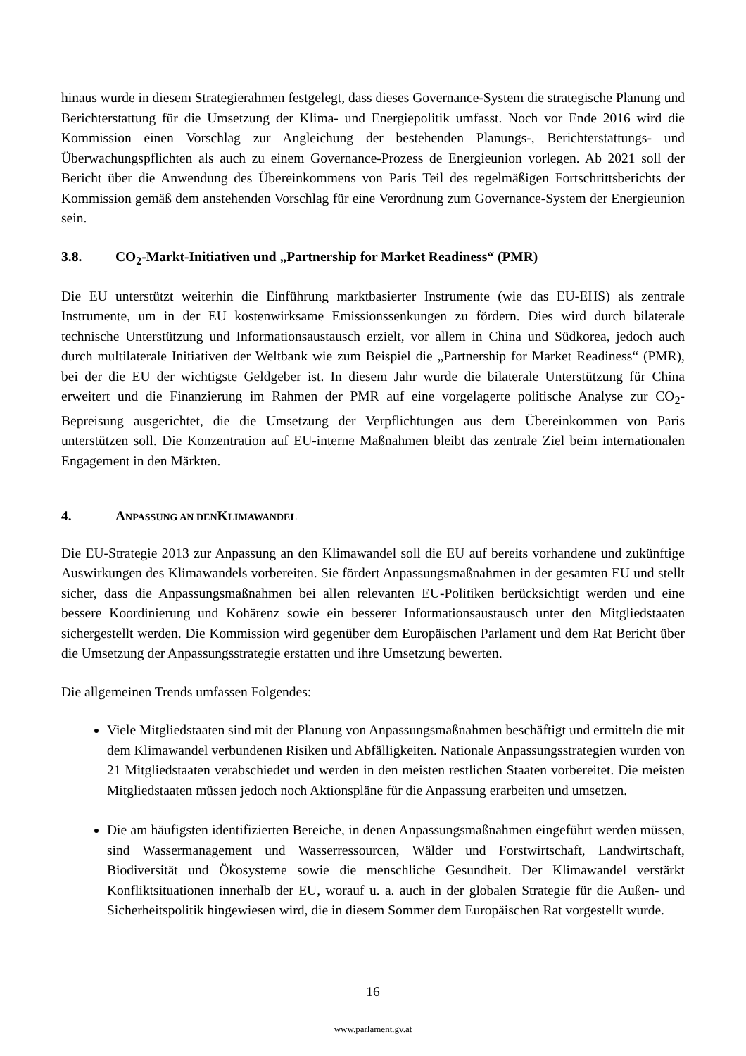hinaus wurde in diesem Strategierahmen festgelegt, dass dieses Governance-System die strategische Planung und Berichterstattung für die Umsetzung der Klima- und Energiepolitik umfasst. Noch vor Ende 2016 wird die Kommission einen Vorschlag zur Angleichung der bestehenden Planungs-, Berichterstattungs- und Überwachungspflichten als auch zu einem Governance-Prozess de Energieunion vorlegen. Ab 2021 soll der Bericht über die Anwendung des Übereinkommens von Paris Teil des regelmäßigen Fortschrittsberichts der Kommission gemäß dem anstehenden Vorschlag für eine Verordnung zum Governance-System der Energieunion sein.
3.8. CO<sub>2</sub>-Markt-Initiativen und „Partnership for Market Readiness“ (PMR)
Die EU unterstützt weiterhin die Einführung marktbasierter Instrumente (wie das EU-EHS) als zentrale Instrumente, um in der EU kostenwirksame Emissionssenkungen zu fördern. Dies wird durch bilaterale technische Unterstützung und Informationsaustausch erzielt, vor allem in China und Südkorea, jedoch auch durch multilaterale Initiativen der Weltbank wie zum Beispiel die „Partnership for Market Readiness“ (PMR), bei der die EU der wichtigste Geldgeber ist. In diesem Jahr wurde die bilaterale Unterstützung für China erweitert und die Finanzierung im Rahmen der PMR auf eine vorgelagerte politische Analyse zur CO<sub>2</sub>-Bepreisung ausgerichtet, die die Umsetzung der Verpflichtungen aus dem Übereinkommen von Paris unterstützen soll. Die Konzentration auf EU-interne Maßnahmen bleibt das zentrale Ziel beim internationalen Engagement in den Märkten.
4. ANPASSUNG AN DEN KLIMAWANDEL
Die EU-Strategie 2013 zur Anpassung an den Klimawandel soll die EU auf bereits vorhandene und zukünftige Auswirkungen des Klimawandels vorbereiten. Sie fördert Anpassungsmaßnahmen in der gesamten EU und stellt sicher, dass die Anpassungsmaßnahmen bei allen relevanten EU-Politiken berücksichtigt werden und eine bessere Koordinierung und Kohärenz sowie ein besserer Informationsaustausch unter den Mitgliedstaaten sichergestellt werden. Die Kommission wird gegenüber dem Europäischen Parlament und dem Rat Bericht über die Umsetzung der Anpassungsstrategie erstatten und ihre Umsetzung bewerten.
Die allgemeinen Trends umfassen Folgendes:
Viele Mitgliedstaaten sind mit der Planung von Anpassungsmaßnahmen beschäftigt und ermitteln die mit dem Klimawandel verbundenen Risiken und Abfälligkeiten. Nationale Anpassungsstrategien wurden von 21 Mitgliedstaaten verabschiedet und werden in den meisten restlichen Staaten vorbereitet. Die meisten Mitgliedstaaten müssen jedoch noch Aktionspläne für die Anpassung erarbeiten und umsetzen.
Die am häufigsten identifizierten Bereiche, in denen Anpassungsmaßnahmen eingeführt werden müssen, sind Wassermanagement und Wasserressourcen, Wälder und Forstwirtschaft, Landwirtschaft, Biodiversität und Ökosysteme sowie die menschliche Gesundheit. Der Klimawandel verstärkt Konfliktsituationen innerhalb der EU, worauf u. a. auch in der globalen Strategie für die Außen- und Sicherheitspolitik hingewiesen wird, die in diesem Sommer dem Europäischen Rat vorgestellt wurde.
16
www.parlament.gv.at